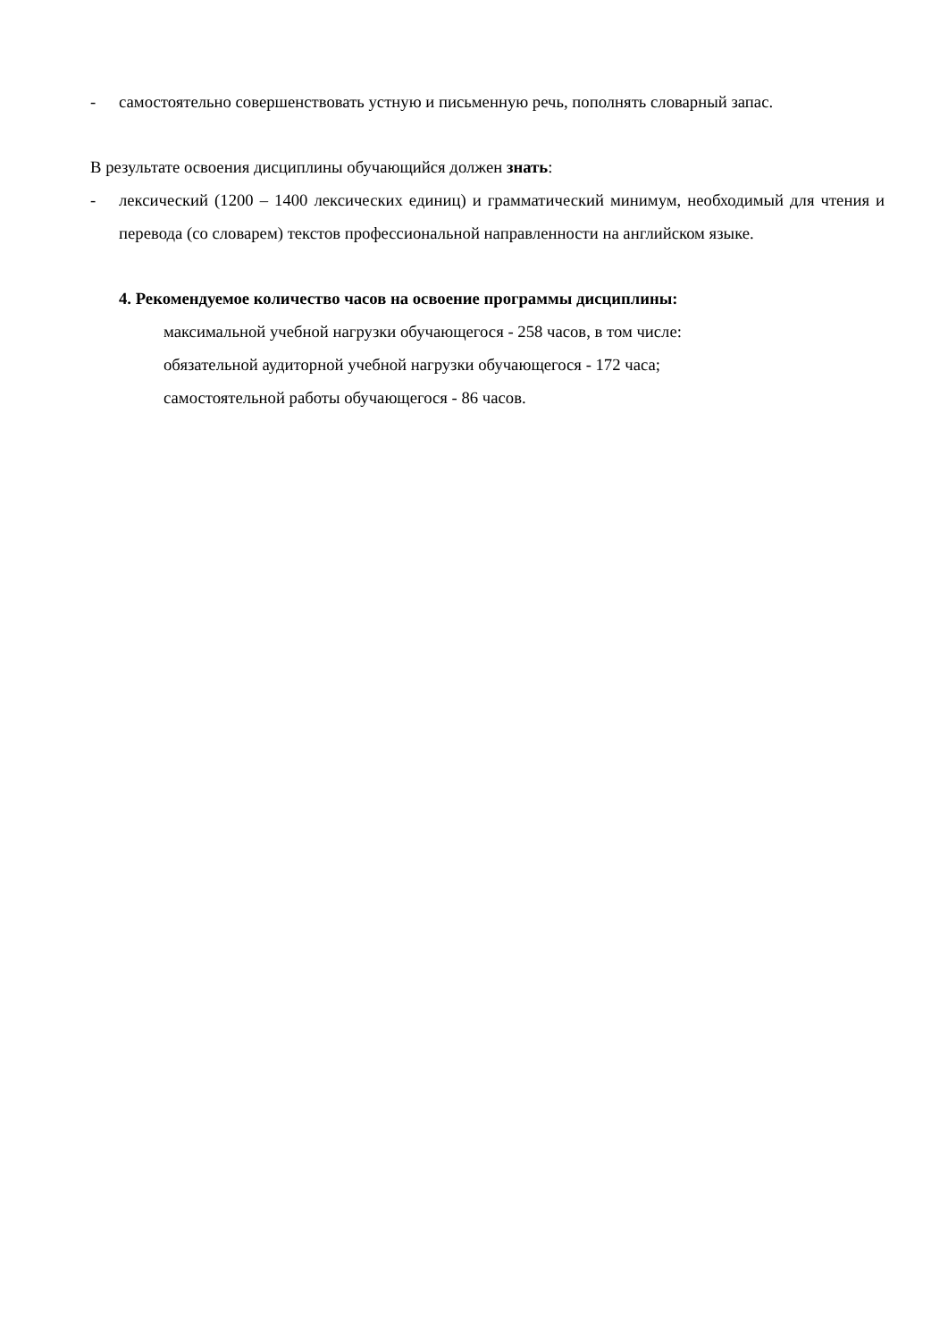- самостоятельно совершенствовать устную и письменную речь, пополнять словарный запас.
В результате освоения дисциплины обучающийся должен знать:
- лексический (1200 – 1400 лексических единиц) и грамматический минимум, необходимый для чтения и перевода (со словарем) текстов профессиональной направленности на английском языке.
4. Рекомендуемое количество часов на освоение программы дисциплины:
максимальной учебной нагрузки обучающегося - 258 часов, в том числе:
обязательной аудиторной учебной нагрузки обучающегося - 172 часа;
самостоятельной работы обучающегося - 86 часов.